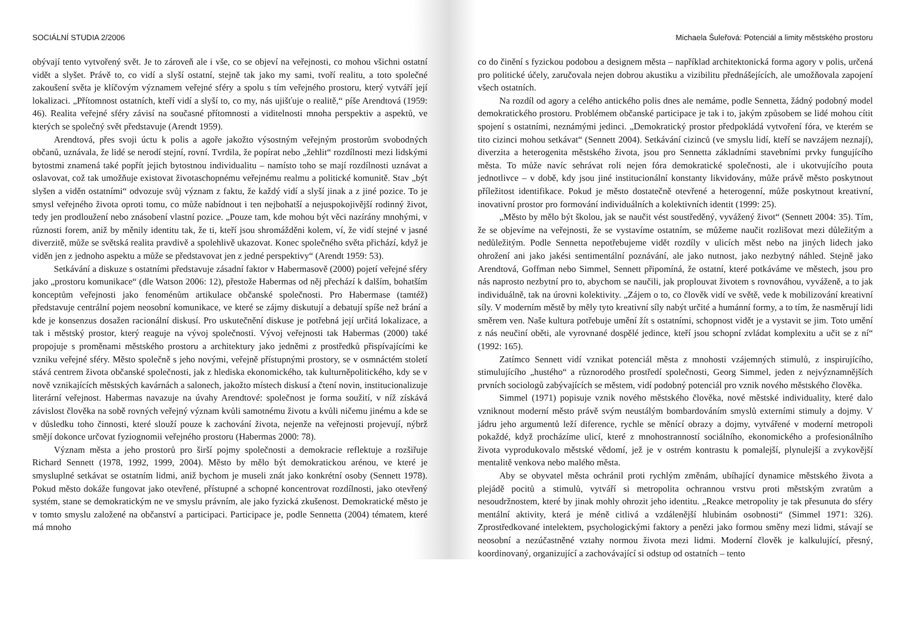SOCIÁLNÍ STUDIA 2/2006
obývají tento vytvořený svět. Je to zároveň ale i vše, co se objeví na veřejnosti, co mohou všichni ostatní vidět a slyšet. Právě to, co vidí a slyší ostatní, stejně tak jako my sami, tvoří realitu, a toto společné zakoušení světa je klíčovým významem veřejné sféry a spolu s tím veřejného prostoru, který vytváří její lokalizaci. „Přítomnost ostatních, kteří vidí a slyší to, co my, nás ujišťuje o realitě,“ píše Arendtová (1959: 46). Realita veřejné sféry závisí na současné přítomnosti a viditelnosti mnoha perspektiv a aspektů, ve kterých se společný svět představuje (Arendt 1959).
Arendtová, přes svoji úctu k polis a agoře jakožto výsostným veřejným prostorům svobodných občanů, uznávala, že lidé se nerodí stejní, rovní. Tvrdila, že popírat nebo „žehlit“ rozdílnosti mezi lidskými bytostmi znamená také popřít jejich bytostnou individualitu – namísto toho se mají rozdílnosti uznávat a oslavovat, což tak umožňuje existovat životaschopnému veřejnému realmu a politické komunitě. Stav „být slyšen a viděn ostatními“ odvozuje svůj význam z faktu, že každý vidí a slyší jinak a z jiné pozice. To je smysl veřejného života oproti tomu, co může nabídnout i ten nejbohatší a nejuspokojivější rodinný život, tedy jen prodloužení nebo znásobení vlastní pozice. „Pouze tam, kde mohou být věci nazírány mnohými, v různosti forem, aniž by měnily identitu tak, že ti, kteří jsou shromážděni kolem, ví, že vidí stejné v jasné diverzitě, může se světská realita pravdivě a spolehlivě ukazovat. Konec společného světa přichází, když je viděn jen z jednoho aspektu a může se představovat jen z jedné perspektivy“ (Arendt 1959: 53).
Setkávání a diskuze s ostatními představuje zásadní faktor v Habermasově (2000) pojetí veřejné sféry jako „prostoru komunikace“ (dle Watson 2006: 12), přestože Habermas od něj přechází k dalším, bohatším konceptům veřejnosti jako fenoménům artikulace občanské společnosti. Pro Habermase (tamtéž) představuje centrální pojem neosobní komunikace, ve které se zájmy diskutují a debatují spíše než brání a kde je konsenzus dosažen racionální diskusí. Pro uskutečnění diskuse je potřebná její určitá lokalizace, a tak i městský prostor, který reaguje na vývoj společnosti. Vývoj veřejnosti tak Habermas (2000) také propojuje s proměnami městského prostoru a architektury jako jedněmi z prostředků přispívajícími ke vzniku veřejné sféry. Město společně s jeho novými, veřejně přístupnými prostory, se v osmnáctém století stává centrem života občanské společnosti, jak z hlediska ekonomického, tak kulturněpolitického, kdy se v nově vznikajících městských kavárnách a salonech, jakožto místech diskusí a čtení novin, institucionalizuje literární veřejnost. Habermas navazuje na úvahy Arendtové: společnost je forma soužití, v níž získává závislost člověka na sobě rovných veřejný význam kvůli samotnému životu a kvůli ničemu jinému a kde se v důsledku toho činnosti, které slouží pouze k zachování života, nejenže na veřejnosti projevují, nýbrž smějí dokonce určovat fyziognomii veřejného prostoru (Habermas 2000: 78).
Význam města a jeho prostorů pro širší pojmy společnosti a demokracie reflektuje a rozšiřuje Richard Sennett (1978, 1992, 1999, 2004). Město by mělo být demokratickou arénou, ve které je smysluplné setkávat se ostatním lidmi, aniž bychom je museli znát jako konkrétní osoby (Sennett 1978). Pokud město dokáže fungovat jako otevřené, přístupné a schopné koncentrovat rozdílnosti, jako otevřený systém, stane se demokratickým ne ve smyslu právním, ale jako fyzická zkušenost. Demokratické město je v tomto smyslu založené na občanství a participaci. Participace je, podle Sennetta (2004) tématem, které má mnoho
Michaela Šuleřová: Potenciál a limity městského prostoru
co do činění s fyzickou podobou a designem města – například architektonická forma agory v polis, určená pro politické účely, zaručovala nejen dobrou akustiku a vizibilitu přednášejících, ale umožňovala zapojení všech ostatních.
Na rozdíl od agory a celého antického polis dnes ale nemáme, podle Sennetta, žádný podobný model demokratického prostoru. Problémem občanské participace je tak i to, jakým způsobem se lidé mohou cítit spojení s ostatními, neznámými jedinci. „Demokratický prostor předpokládá vytvoření fóra, ve kterém se tito cizinci mohou setkávat“ (Sennett 2004). Setkávání cizinců (ve smyslu lidí, kteří se navzájem neznají), diverzita a heterogenita městského života, jsou pro Sennetta základními stavebními prvky fungujícího města. To může navíc sehrávat roli nejen fóra demokratické společnosti, ale i ukotvujícího pouta jednotlivce – v době, kdy jsou jiné institucionální konstanty likvidovány, může právě město poskytnout příležitost identifikace. Pokud je město dostatečně otevřené a heterogenní, může poskytnout kreativní, inovativní prostor pro formování individuálních a kolektivních identit (1999: 25).
„Město by mělo být školou, jak se naučit vést soustředěný, vyvážený život“ (Sennett 2004: 35). Tím, že se objevíme na veřejnosti, že se vystavíme ostatním, se můžeme naučit rozlišovat mezi důležitým a nedůležitým. Podle Sennetta nepotřebujeme vidět rozdíly v ulicích měst nebo na jiných lidech jako ohrožení ani jako jakési sentimentální poznávání, ale jako nutnost, jako nezbytný náhled. Stejně jako Arendtová, Goffman nebo Simmel, Sennett připomíná, že ostatní, které potkáváme ve městech, jsou pro nás naprosto nezbytní pro to, abychom se naučili, jak proplouvat životem s rovnováhou, vyváženě, a to jak individuálně, tak na úrovni kolektivity. „Zájem o to, co člověk vidí ve světě, vede k mobilizování kreativní síly. V moderním městě by měly tyto kreativní síly nabýt určité a humánní formy, a to tím, že nasměrují lidi směrem ven. Naše kultura potřebuje umění žít s ostatními, schopnost vidět je a vystavit se jim. Toto umění z nás neučiní oběti, ale vyrovnané dospělé jedince, kteří jsou schopní zvládat komplexitu a učit se z ní“ (1992: 165).
Zatímco Sennett vidí vznikat potenciál města z mnohosti vzájemných stimulů, z inspirujícího, stimulujícího „hustého“ a různorodého prostředí společnosti, Georg Simmel, jeden z nejvýznamnějších prvních sociologů zabývajících se městem, vidí podobný potenciál pro vznik nového městského člověka.
Simmel (1971) popisuje vznik nového městského člověka, nové městské individuality, které dalo vzniknout moderní město právě svým neustálým bombardováním smyslů externími stimuly a dojmy. V jádru jeho argumentů leží diference, rychle se měnící obrazy a dojmy, vytvářené v moderní metropoli pokaždé, když procházíme ulicí, které z mnohostranností sociálního, ekonomického a profesionálního života vyprodukovalo městské vědomí, jež je v ostrém kontrastu k pomalejší, plynulejší a zvykovější mentalitě venkova nebo malého města.
Aby se obyvatel města ochránil proti rychlým změnám, ubíhající dynamice městského života a plejádě pocitů a stimulů, vytváří si metropolita ochrannou vrstvu proti městským zvratům a nesoudržnostem, které by jinak mohly ohrozit jeho identitu. „Reakce metropolity je tak přesunuta do sféry mentální aktivity, která je méně citlivá a vzdálenější hlubinám osobnosti“ (Simmel 1971: 326). Zprostředkované intelektem, psychologickými faktory a penězi jako formou směny mezi lidmi, stávají se neosobní a nezúčastněné vztahy normou života mezi lidmi. Moderní člověk je kalkulující, přesný, koordinovaný, organizující a zachovávající si odstup od ostatních – tento